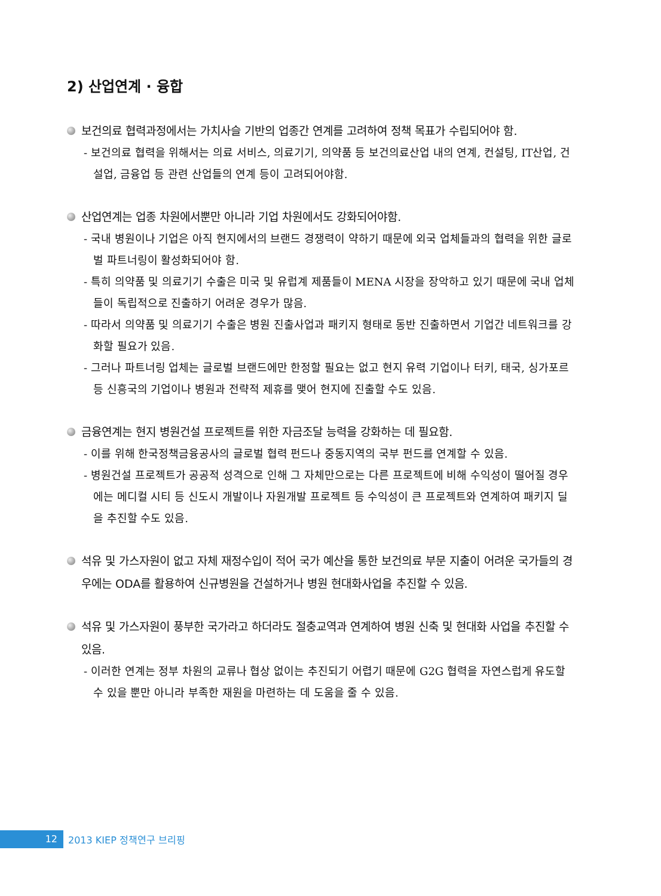2) 산업연계 · 융합
보건의료 협력과정에서는 가치사슬 기반의 업종간 연계를 고려하여 정책 목표가 수립되어야 함.
- 보건의료 협력을 위해서는 의료 서비스, 의료기기, 의약품 등 보건의료산업 내의 연계, 컨설팅, IT산업, 건설업, 금융업 등 관련 산업들의 연계 등이 고려되어야함.
산업연계는 업종 차원에서뿐만 아니라 기업 차원에서도 강화되어야함.
- 국내 병원이나 기업은 아직 현지에서의 브랜드 경쟁력이 약하기 때문에 외국 업체들과의 협력을 위한 글로벌 파트너링이 활성화되어야 함.
- 특히 의약품 및 의료기기 수출은 미국 및 유럽계 제품들이 MENA 시장을 장악하고 있기 때문에 국내 업체들이 독립적으로 진출하기 어려운 경우가 많음.
- 따라서 의약품 및 의료기기 수출은 병원 진출사업과 패키지 형태로 동반 진출하면서 기업간 네트워크를 강화할 필요가 있음.
- 그러나 파트너링 업체는 글로벌 브랜드에만 한정할 필요는 없고 현지 유력 기업이나 터키, 태국, 싱가포르 등 신흥국의 기업이나 병원과 전략적 제휴를 맺어 현지에 진출할 수도 있음.
금융연계는 현지 병원건설 프로젝트를 위한 자금조달 능력을 강화하는 데 필요함.
- 이를 위해 한국정책금융공사의 글로벌 협력 펀드나 중동지역의 국부 펀드를 연계할 수 있음.
- 병원건설 프로젝트가 공공적 성격으로 인해 그 자체만으로는 다른 프로젝트에 비해 수익성이 떨어질 경우에는 메디컬 시티 등 신도시 개발이나 자원개발 프로젝트 등 수익성이 큰 프로젝트와 연계하여 패키지 딜을 추진할 수도 있음.
석유 및 가스자원이 없고 자체 재정수입이 적어 국가 예산을 통한 보건의료 부문 지출이 어려운 국가들의 경우에는 ODA를 활용하여 신규병원을 건설하거나 병원 현대화사업을 추진할 수 있음.
석유 및 가스자원이 풍부한 국가라고 하더라도 절충교역과 연계하여 병원 신축 및 현대화 사업을 추진할 수 있음.
- 이러한 연계는 정부 차원의 교류나 협상 없이는 추진되기 어렵기 때문에 G2G 협력을 자연스럽게 유도할 수 있을 뿐만 아니라 부족한 재원을 마련하는 데 도움을 줄 수 있음.
12
2013 KIEP 정책연구 브리핑